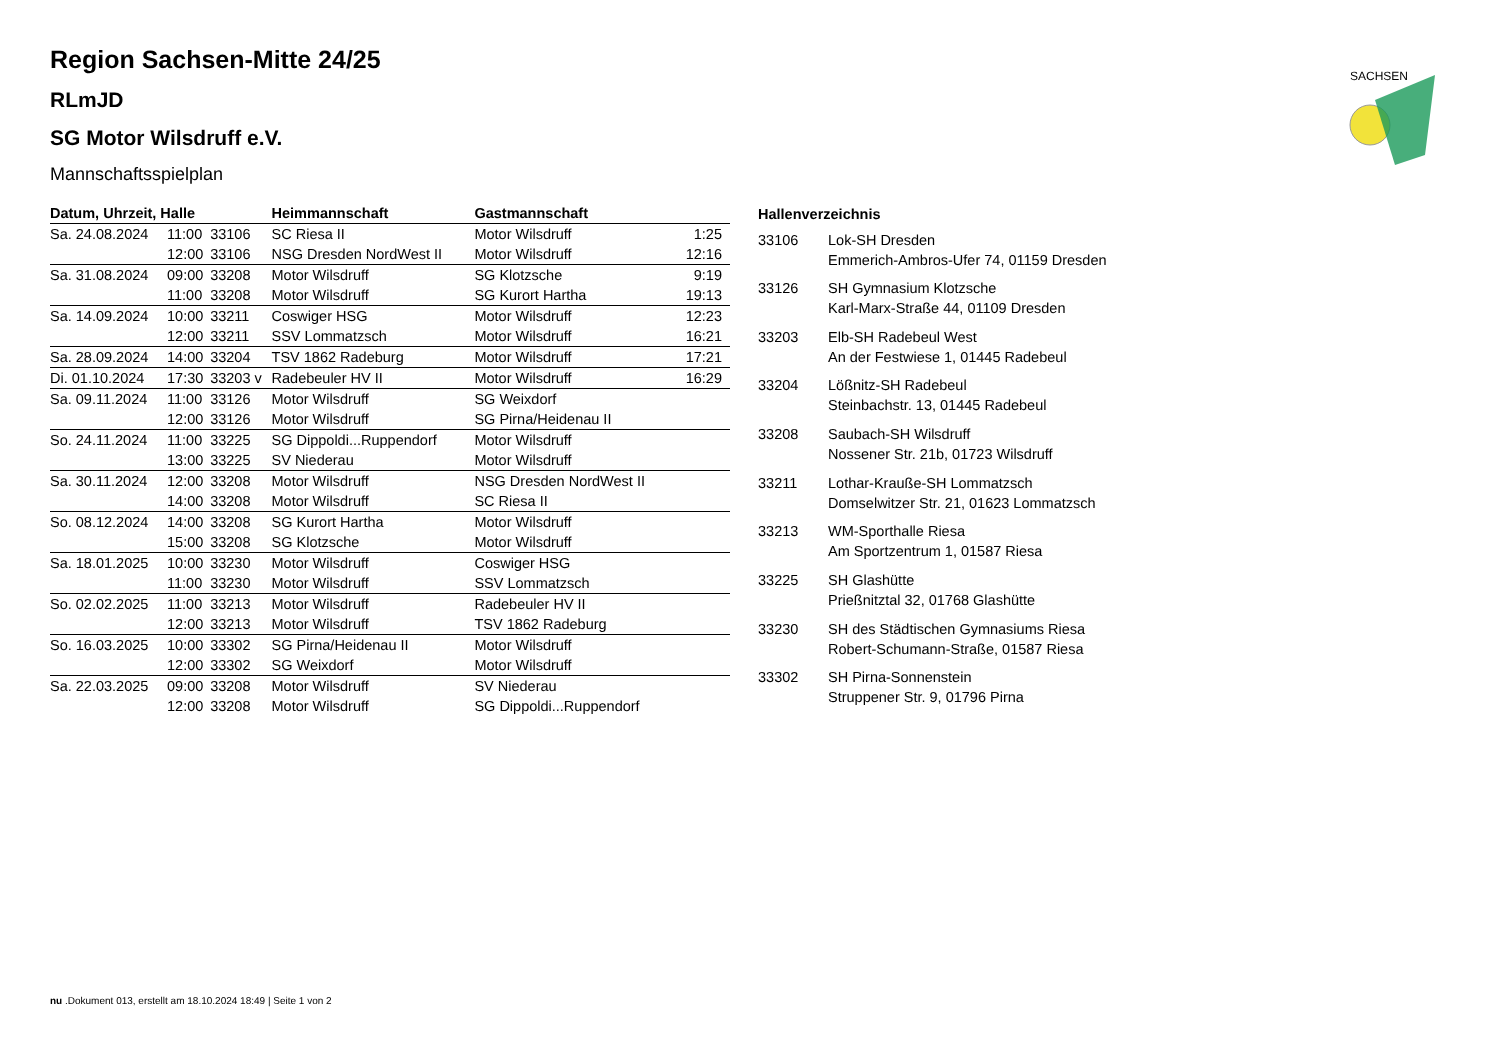SACHSEN
Region Sachsen-Mitte 24/25
RLmJD
SG Motor Wilsdruff e.V.
Mannschaftsspielplan
| Datum, Uhrzeit, Halle | | | Heimmannschaft | Gastmannschaft | |
| --- | --- | --- | --- | --- | --- |
| Sa. 24.08.2024 | 11:00 | 33106 | SC Riesa II | Motor Wilsdruff | 1:25 |
| | 12:00 | 33106 | NSG Dresden NordWest II | Motor Wilsdruff | 12:16 |
| Sa. 31.08.2024 | 09:00 | 33208 | Motor Wilsdruff | SG Klotzsche | 9:19 |
| | 11:00 | 33208 | Motor Wilsdruff | SG Kurort Hartha | 19:13 |
| Sa. 14.09.2024 | 10:00 | 33211 | Coswiger HSG | Motor Wilsdruff | 12:23 |
| | 12:00 | 33211 | SSV Lommatzsch | Motor Wilsdruff | 16:21 |
| Sa. 28.09.2024 | 14:00 | 33204 | TSV 1862 Radeburg | Motor Wilsdruff | 17:21 |
| Di. 01.10.2024 | 17:30 | 33203 v | Radebeuler HV II | Motor Wilsdruff | 16:29 |
| Sa. 09.11.2024 | 11:00 | 33126 | Motor Wilsdruff | SG Weixdorf | |
| | 12:00 | 33126 | Motor Wilsdruff | SG Pirna/Heidenau II | |
| So. 24.11.2024 | 11:00 | 33225 | SG Dippoldi...Ruppendorf | Motor Wilsdruff | |
| | 13:00 | 33225 | SV Niederau | Motor Wilsdruff | |
| Sa. 30.11.2024 | 12:00 | 33208 | Motor Wilsdruff | NSG Dresden NordWest II | |
| | 14:00 | 33208 | Motor Wilsdruff | SC Riesa II | |
| So. 08.12.2024 | 14:00 | 33208 | SG Kurort Hartha | Motor Wilsdruff | |
| | 15:00 | 33208 | SG Klotzsche | Motor Wilsdruff | |
| Sa. 18.01.2025 | 10:00 | 33230 | Motor Wilsdruff | Coswiger HSG | |
| | 11:00 | 33230 | Motor Wilsdruff | SSV Lommatzsch | |
| So. 02.02.2025 | 11:00 | 33213 | Motor Wilsdruff | Radebeuler HV II | |
| | 12:00 | 33213 | Motor Wilsdruff | TSV 1862 Radeburg | |
| So. 16.03.2025 | 10:00 | 33302 | SG Pirna/Heidenau II | Motor Wilsdruff | |
| | 12:00 | 33302 | SG Weixdorf | Motor Wilsdruff | |
| Sa. 22.03.2025 | 09:00 | 33208 | Motor Wilsdruff | SV Niederau | |
| | 12:00 | 33208 | Motor Wilsdruff | SG Dippoldi...Ruppendorf | |
| Hallenverzeichnis | |
| --- | --- |
| 33106 | Lok-SH Dresden Emmerich-Ambros-Ufer 74, 01159 Dresden |
| 33126 | SH Gymnasium Klotzsche Karl-Marx-Straße 44, 01109 Dresden |
| 33203 | Elb-SH Radebeul West An der Festwiese 1, 01445 Radebeul |
| 33204 | Lößnitz-SH Radebeul Steinbachstr. 13, 01445 Radebeul |
| 33208 | Saubach-SH Wilsdruff Nossener Str. 21b, 01723 Wilsdruff |
| 33211 | Lothar-Krauße-SH Lommatzsch Domselwitzer Str. 21, 01623 Lommatzsch |
| 33213 | WM-Sporthalle Riesa Am Sportzentrum 1, 01587 Riesa |
| 33225 | SH Glashütte Prießnitztal 32, 01768 Glashütte |
| 33230 | SH des Städtischen Gymnasiums Riesa Robert-Schumann-Straße, 01587 Riesa |
| 33302 | SH Pirna-Sonnenstein Struppener Str. 9, 01796 Pirna |
nu .Dokument 013, erstellt am 18.10.2024 18:49 | Seite 1 von 2